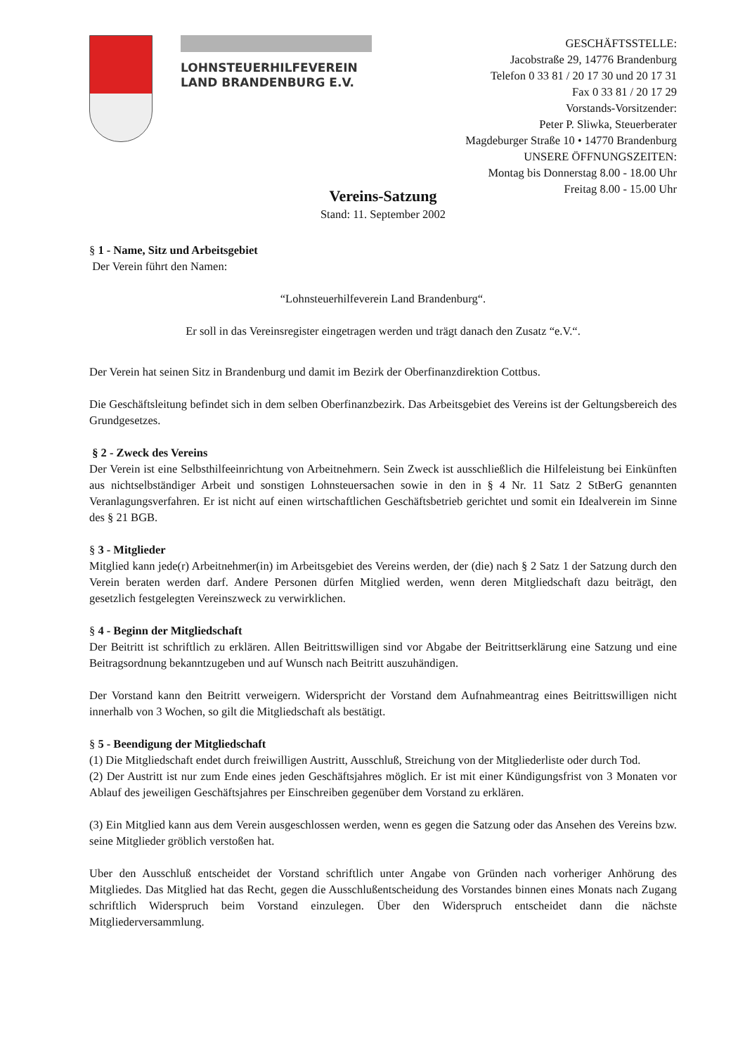LOHNSTEUERHILFEVEREIN
LAND BRANDENBURG E.V.
GESCHÄFTSSTELLE:
Jacobstraße 29, 14776 Brandenburg
Telefon 0 33 81 / 20 17 30 und 20 17 31
Fax 0 33 81 / 20 17 29
Vorstands-Vorsitzender:
Peter P. Sliwka, Steuerberater
Magdeburger Straße 10 • 14770 Brandenburg
UNSERE ÖFFNUNGSZEITEN:
Montag bis Donnerstag 8.00 - 18.00 Uhr
Freitag 8.00 - 15.00 Uhr
Vereins-Satzung
Stand: 11. September 2002
§ 1 - Name, Sitz und Arbeitsgebiet
Der Verein führt den Namen:
“Lohnsteuerhilfeverein Land Brandenburg“.
Er soll in das Vereinsregister eingetragen werden und trägt danach den Zusatz “e.V.“.
Der Verein hat seinen Sitz in Brandenburg und damit im Bezirk der Oberfinanzdirektion Cottbus.
Die Geschäftsleitung befindet sich in dem selben Oberfinanzbezirk. Das Arbeitsgebiet des Vereins ist der Geltungsbereich des Grundgesetzes.
§ 2 - Zweck des Vereins
Der Verein ist eine Selbsthilfeeinrichtung von Arbeitnehmern. Sein Zweck ist ausschließlich die Hilfeleistung bei Einkünften aus nichtselbständiger Arbeit und sonstigen Lohnsteuersachen sowie in den in § 4 Nr. 11 Satz 2 StBerG genannten Veranlagungsverfahren. Er ist nicht auf einen wirtschaftlichen Geschäftsbetrieb gerichtet und somit ein Idealverein im Sinne des § 21 BGB.
§ 3 - Mitglieder
Mitglied kann jede(r) Arbeitnehmer(in) im Arbeitsgebiet des Vereins werden, der (die) nach § 2 Satz 1 der Satzung durch den Verein beraten werden darf. Andere Personen dürfen Mitglied werden, wenn deren Mitgliedschaft dazu beiträgt, den gesetzlich festgelegten Vereinszweck zu verwirklichen.
§ 4 - Beginn der Mitgliedschaft
Der Beitritt ist schriftlich zu erklären. Allen Beitrittswilligen sind vor Abgabe der Beitrittserklärung eine Satzung und eine Beitragsordnung bekanntzugeben und auf Wunsch nach Beitritt auszuhändigen.
Der Vorstand kann den Beitritt verweigern. Widerspricht der Vorstand dem Aufnahmeantrag eines Beitrittswilligen nicht innerhalb von 3 Wochen, so gilt die Mitgliedschaft als bestätigt.
§ 5 - Beendigung der Mitgliedschaft
(1) Die Mitgliedschaft endet durch freiwilligen Austritt, Ausschluß, Streichung von der Mitgliederliste oder durch Tod.
(2) Der Austritt ist nur zum Ende eines jeden Geschäftsjahres möglich. Er ist mit einer Kündigungsfrist von 3 Monaten vor Ablauf des jeweiligen Geschäftsjahres per Einschreiben gegenüber dem Vorstand zu erklären.
(3) Ein Mitglied kann aus dem Verein ausgeschlossen werden, wenn es gegen die Satzung oder das Ansehen des Vereins bzw. seine Mitglieder gröblich verstoßen hat.
Uber den Ausschluß entscheidet der Vorstand schriftlich unter Angabe von Gründen nach vorheriger Anhörung des Mitgliedes. Das Mitglied hat das Recht, gegen die Ausschlußentscheidung des Vorstandes binnen eines Monats nach Zugang schriftlich Widerspruch beim Vorstand einzulegen. Über den Widerspruch entscheidet dann die nächste Mitgliederversammlung.